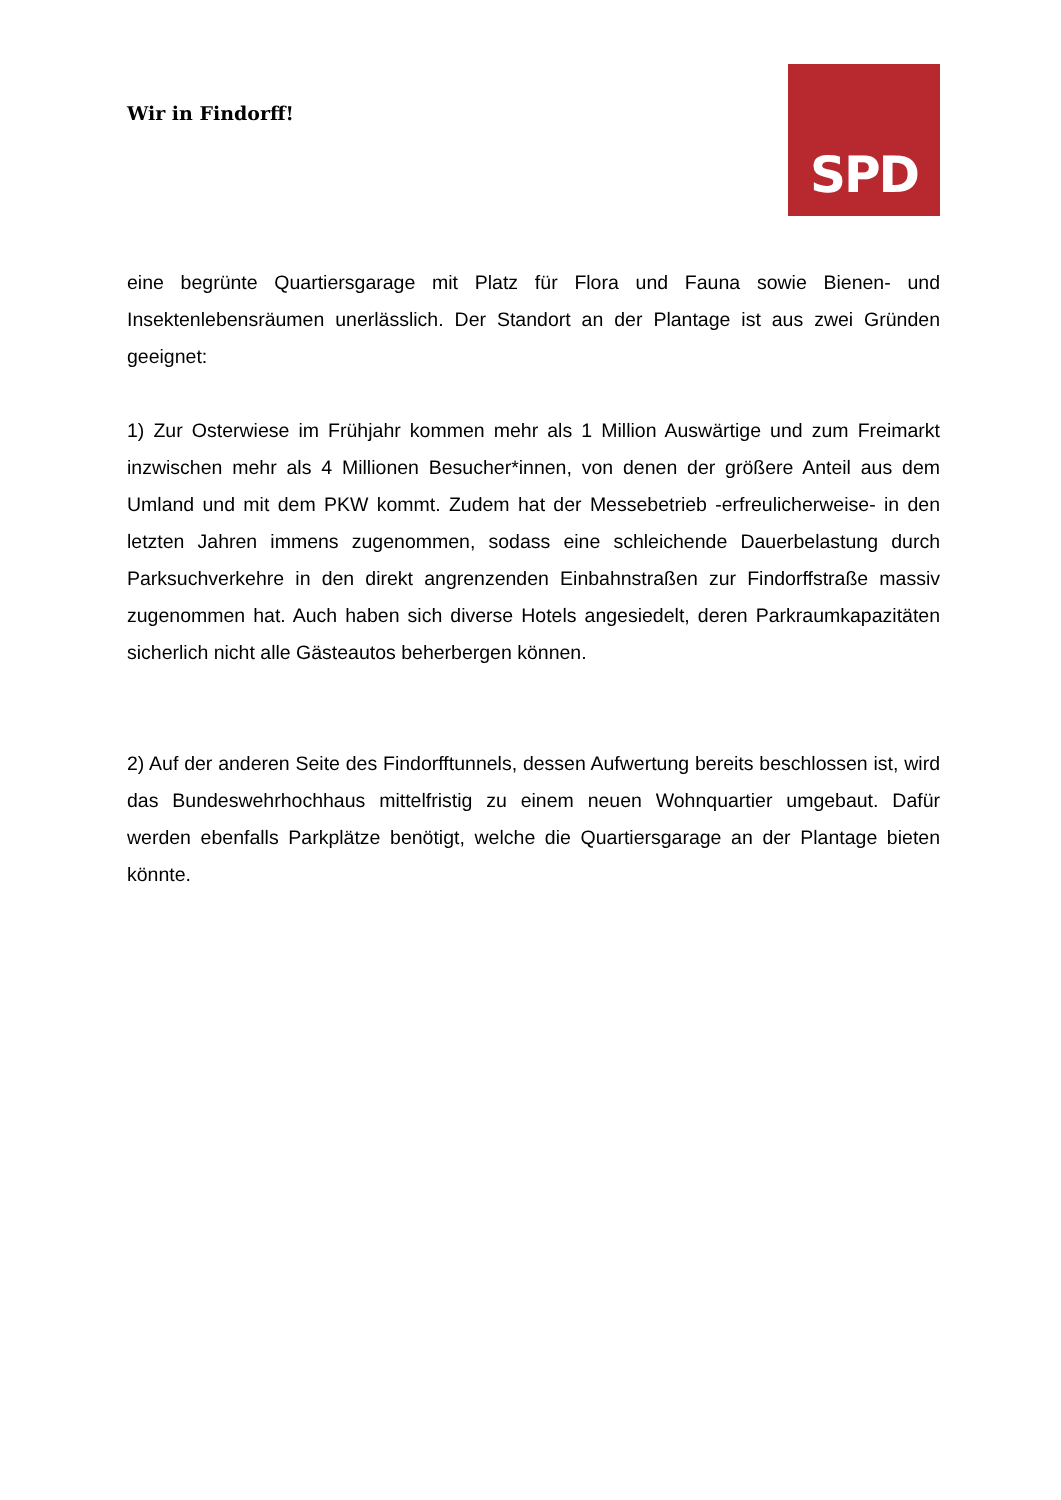Wir in Findorff!
SPD
eine begrünte Quartiersgarage mit Platz für Flora und Fauna sowie Bienen- und Insektenlebensräumen unerlässlich. Der Standort an der Plantage ist aus zwei Gründen geeignet:
1) Zur Osterwiese im Frühjahr kommen mehr als 1 Million Auswärtige und zum Freimarkt inzwischen mehr als 4 Millionen Besucher*innen, von denen der größere Anteil aus dem Umland und mit dem PKW kommt. Zudem hat der Messebetrieb -erfreulicherweise- in den letzten Jahren immens zugenommen, sodass eine schleichende Dauerbelastung durch Parksuchverkehre in den direkt angrenzenden Einbahnstraßen zur Findorffstraße massiv zugenommen hat. Auch haben sich diverse Hotels angesiedelt, deren Parkraumkapazitäten sicherlich nicht alle Gästeautos beherbergen können.
2) Auf der anderen Seite des Findorfftunnels, dessen Aufwertung bereits beschlossen ist, wird das Bundeswehrhochhaus mittelfristig zu einem neuen Wohnquartier umgebaut. Dafür werden ebenfalls Parkplätze benötigt, welche die Quartiersgarage an der Plantage bieten könnte.